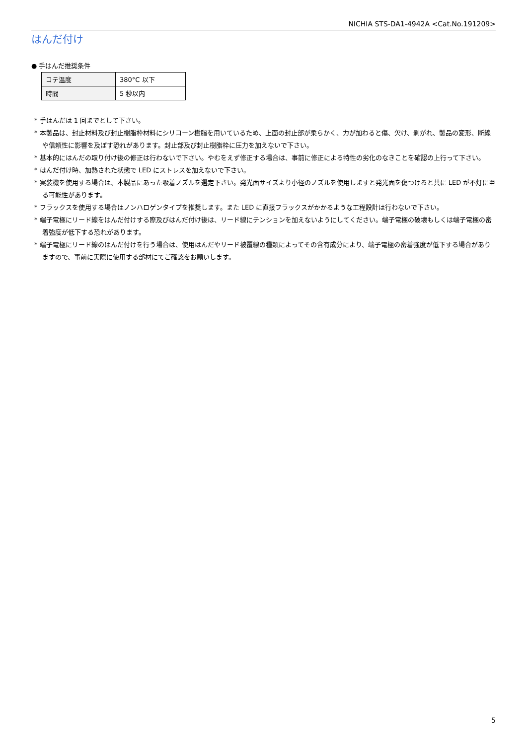NICHIA STS-DA1-4942A <Cat.No.191209>
はんだ付け
● 手はんだ推奨条件
| コテ温度 | 380°C 以下 |
| 時間 | 5 秒以内 |
* 手はんだは 1 回までとして下さい。
* 本製品は、封止材料及び封止樹脂枠材料にシリコーン樹脂を用いているため、上面の封止部が柔らかく、力が加わると傷、欠け、剥がれ、製品の変形、断線や信頼性に影響を及ぼす恐れがあります。封止部及び封止樹脂枠に圧力を加えないで下さい。
* 基本的にはんだの取り付け後の修正は行わないで下さい。やむをえず修正する場合は、事前に修正による特性の劣化のなきことを確認の上行って下さい。
* はんだ付け時、加熱された状態で LED にストレスを加えないで下さい。
* 実装機を使用する場合は、本製品にあった吸着ノズルを選定下さい。発光面サイズより小径のノズルを使用しますと発光面を傷つけると共に LED が不灯に至る可能性があります。
* フラックスを使用する場合はノンハロゲンタイプを推奨します。また LED に直接フラックスがかかるような工程設計は行わないで下さい。
* 端子電極にリード線をはんだ付けする際及びはんだ付け後は、リード線にテンションを加えないようにしてください。端子電極の破壊もしくは端子電極の密着強度が低下する恐れがあります。
* 端子電極にリード線のはんだ付けを行う場合は、使用はんだやリード被覆線の種類によってその含有成分により、端子電極の密着強度が低下する場合がありますので、事前に実際に使用する部材にてご確認をお願いします。
5